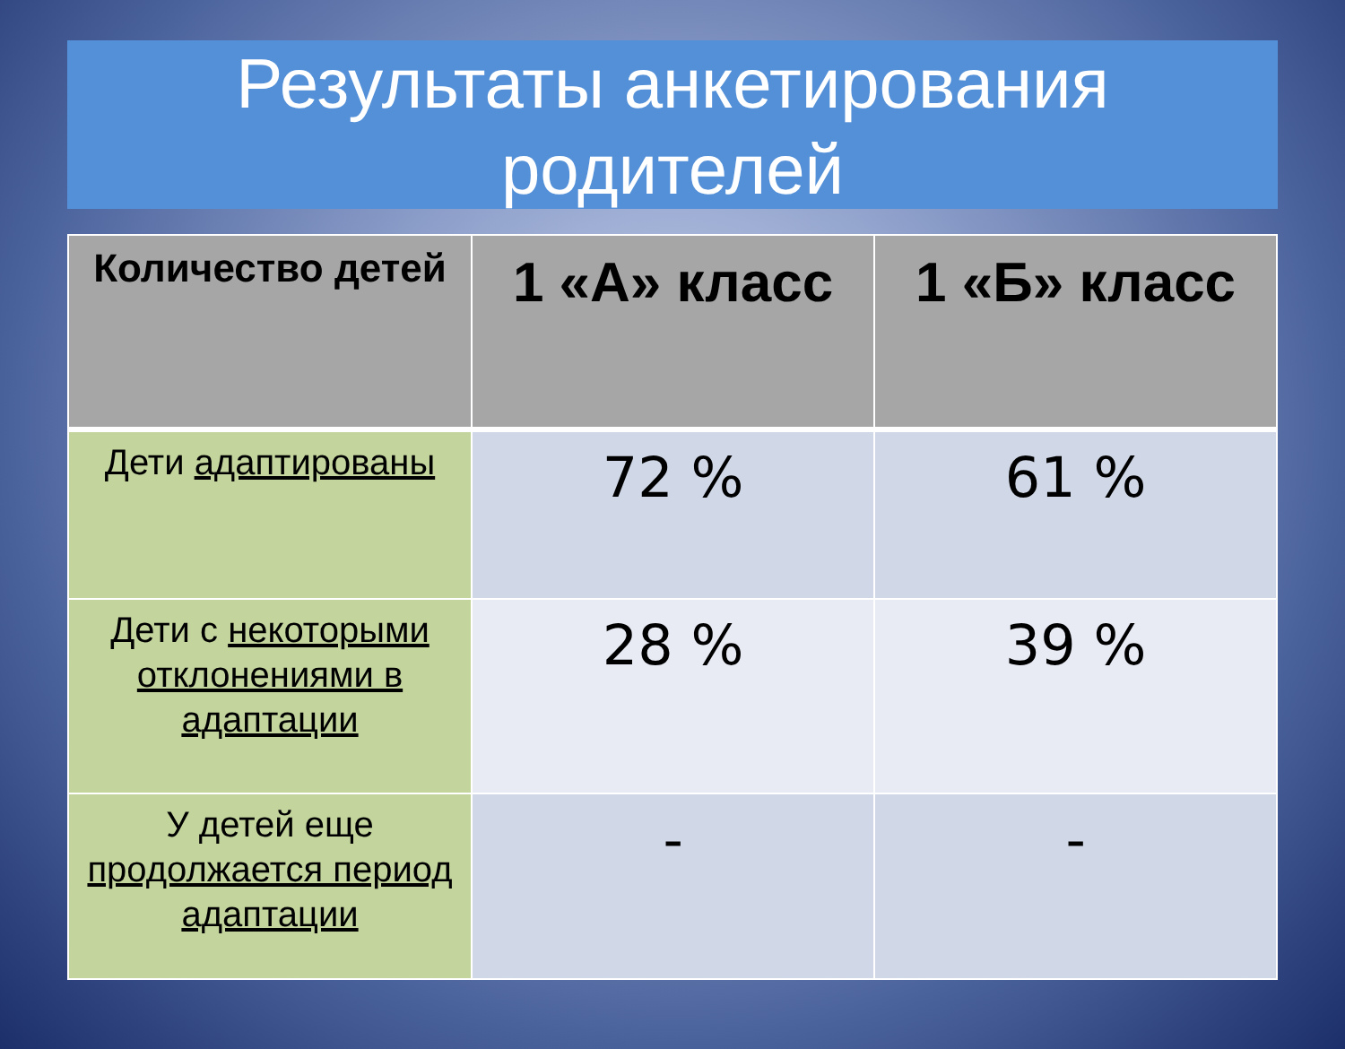Результаты анкетирования родителей
| Количество детей | 1 «А» класс | 1 «Б» класс |
| --- | --- | --- |
| Дети адаптированы | 72 % | 61 % |
| Дети с некоторыми отклонениями в адаптации | 28 % | 39 % |
| У детей еще продолжается период адаптации | - | - |